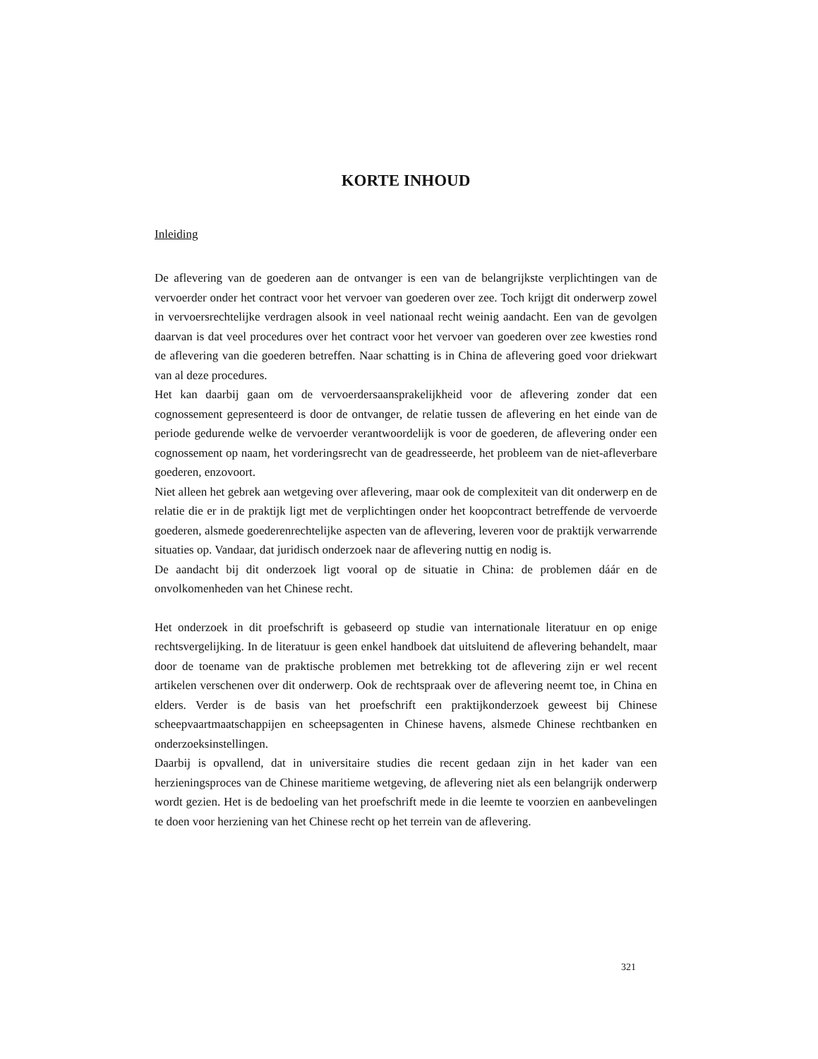KORTE INHOUD
Inleiding
De aflevering van de goederen aan de ontvanger is een van de belangrijkste verplichtingen van de vervoerder onder het contract voor het vervoer van goederen over zee. Toch krijgt dit onderwerp zowel in vervoersrechtelijke verdragen alsook in veel nationaal recht weinig aandacht. Een van de gevolgen daarvan is dat veel procedures over het contract voor het vervoer van goederen over zee kwesties rond de aflevering van die goederen betreffen. Naar schatting is in China de aflevering goed voor driekwart van al deze procedures.
Het kan daarbij gaan om de vervoerdersaansprakelijkheid voor de aflevering zonder dat een cognossement gepresenteerd is door de ontvanger, de relatie tussen de aflevering en het einde van de periode gedurende welke de vervoerder verantwoordelijk is voor de goederen, de aflevering onder een cognossement op naam, het vorderingsrecht van de geadresseerde, het probleem van de niet-afleverbare goederen, enzovoort.
Niet alleen het gebrek aan wetgeving over aflevering, maar ook de complexiteit van dit onderwerp en de relatie die er in de praktijk ligt met de verplichtingen onder het koopcontract betreffende de vervoerde goederen, alsmede goederenrechtelijke aspecten van de aflevering, leveren voor de praktijk verwarrende situaties op. Vandaar, dat juridisch onderzoek naar de aflevering nuttig en nodig is.
De aandacht bij dit onderzoek ligt vooral op de situatie in China: de problemen dáár en de onvolkomenheden van het Chinese recht.
Het onderzoek in dit proefschrift is gebaseerd op studie van internationale literatuur en op enige rechtsvergelijking. In de literatuur is geen enkel handboek dat uitsluitend de aflevering behandelt, maar door de toename van de praktische problemen met betrekking tot de aflevering zijn er wel recent artikelen verschenen over dit onderwerp. Ook de rechtspraak over de aflevering neemt toe, in China en elders. Verder is de basis van het proefschrift een praktijkonderzoek geweest bij Chinese scheepvaartmaatschappijen en scheepsagenten in Chinese havens, alsmede Chinese rechtbanken en onderzoeksinstellingen.
Daarbij is opvallend, dat in universitaire studies die recent gedaan zijn in het kader van een herzieningsproces van de Chinese maritieme wetgeving, de aflevering niet als een belangrijk onderwerp wordt gezien. Het is de bedoeling van het proefschrift mede in die leemte te voorzien en aanbevelingen te doen voor herziening van het Chinese recht op het terrein van de aflevering.
321